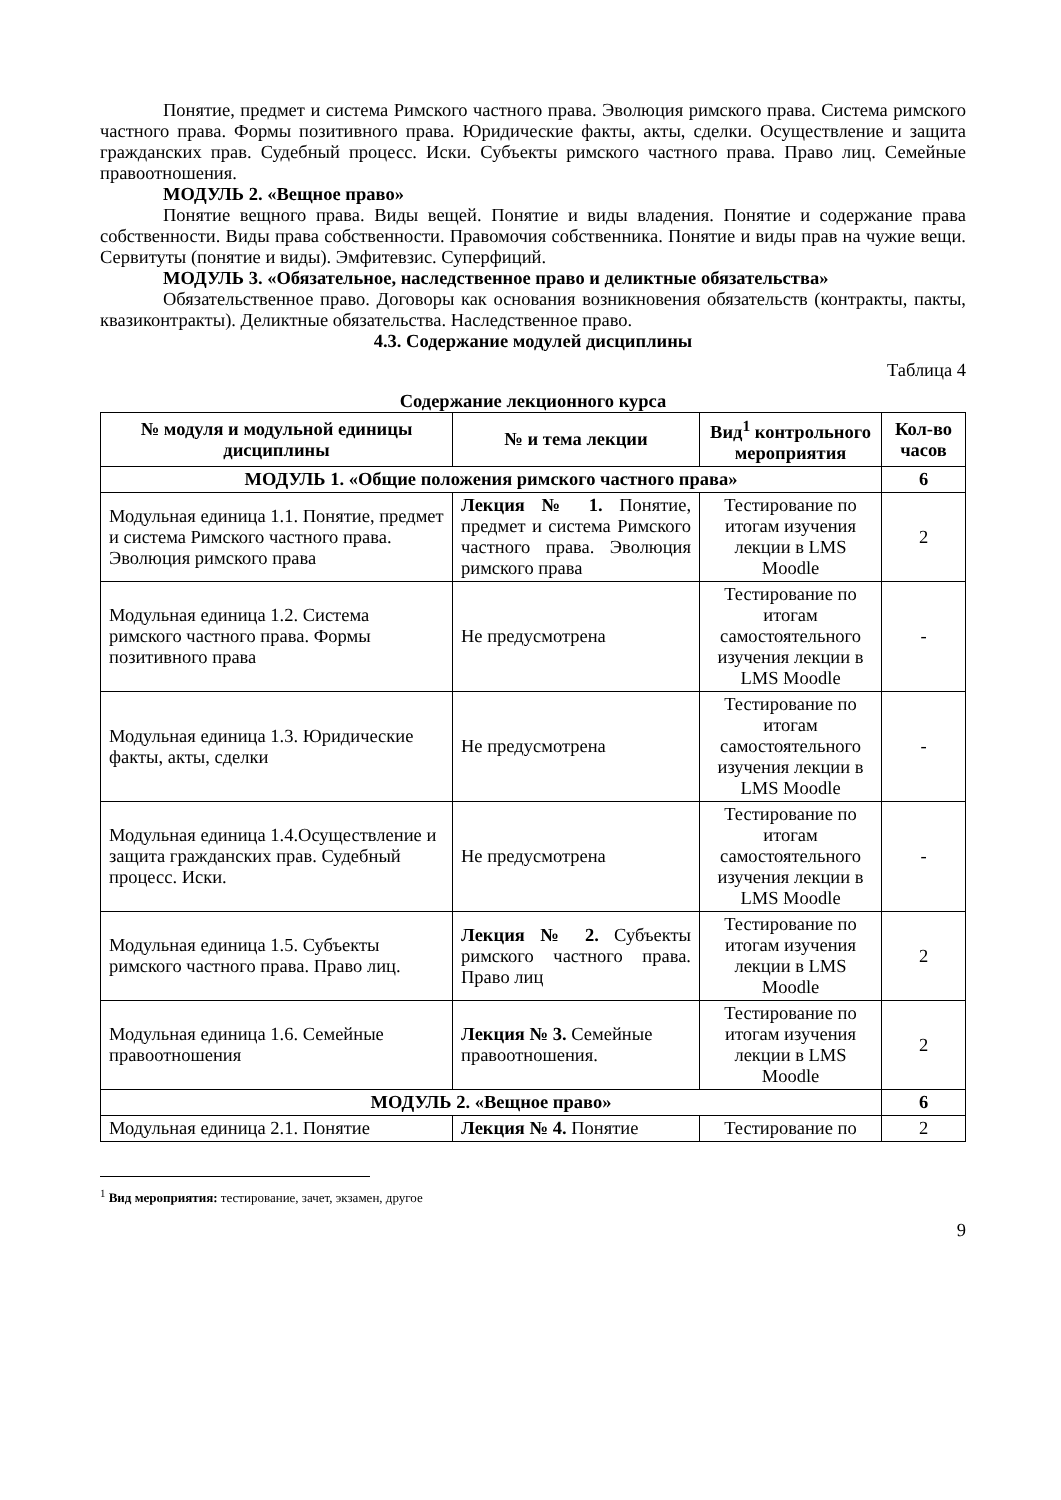Понятие, предмет и система Римского частного права. Эволюция римского права. Система римского частного права. Формы позитивного права. Юридические факты, акты, сделки. Осуществление и защита гражданских прав. Судебный процесс. Иски. Субъекты римского частного права. Право лиц. Семейные правоотношения.
МОДУЛЬ 2. «Вещное право»
Понятие вещного права. Виды вещей. Понятие и виды владения. Понятие и содержание права собственности. Виды права собственности. Правомочия собственника. Понятие и виды прав на чужие вещи. Сервитуты (понятие и виды). Эмфитевзис. Суперфиций.
МОДУЛЬ 3. «Обязательное, наследственное право и деликтные обязательства»
Обязательственное право. Договоры как основания возникновения обязательств (контракты, пакты, квазиконтракты). Деликтные обязательства. Наследственное право.
4.3. Содержание модулей дисциплины
Таблица 4
Содержание лекционного курса
| № модуля и модульной единицы дисциплины | № и тема лекции | Вид<sup>1</sup> контрольного мероприятия | Кол-во часов |
| --- | --- | --- | --- |
| МОДУЛЬ 1. «Общие положения римского частного права» | | | 6 |
| Модульная единица 1.1. Понятие, предмет и система Римского частного права. Эволюция римского права | Лекция № 1. Понятие, предмет и система Римского частного права. Эволюция римского права | Тестирование по итогам изучения лекции в LMS Moodle | 2 |
| Модульная единица 1.2. Система римского частного права. Формы позитивного права | Не предусмотрена | Тестирование по итогам самостоятельного изучения лекции в LMS Moodle | - |
| Модульная единица 1.3. Юридические факты, акты, сделки | Не предусмотрена | Тестирование по итогам самостоятельного изучения лекции в LMS Moodle | - |
| Модульная единица 1.4.Осуществление и защита гражданских прав. Судебный процесс. Иски. | Не предусмотрена | Тестирование по итогам самостоятельного изучения лекции в LMS Moodle | - |
| Модульная единица 1.5. Субъекты римского частного права. Право лиц. | Лекция № 2. Субъекты римского частного права. Право лиц | Тестирование по итогам изучения лекции в LMS Moodle | 2 |
| Модульная единица 1.6. Семейные правоотношения | Лекция № 3. Семейные правоотношения. | Тестирование по итогам изучения лекции в LMS Moodle | 2 |
| МОДУЛЬ 2. «Вещное право» | | | 6 |
| Модульная единица 2.1. Понятие | Лекция № 4. Понятие | Тестирование по | 2 |
<sup>1</sup> Вид мероприятия: тестирование, зачет, экзамен, другое
9